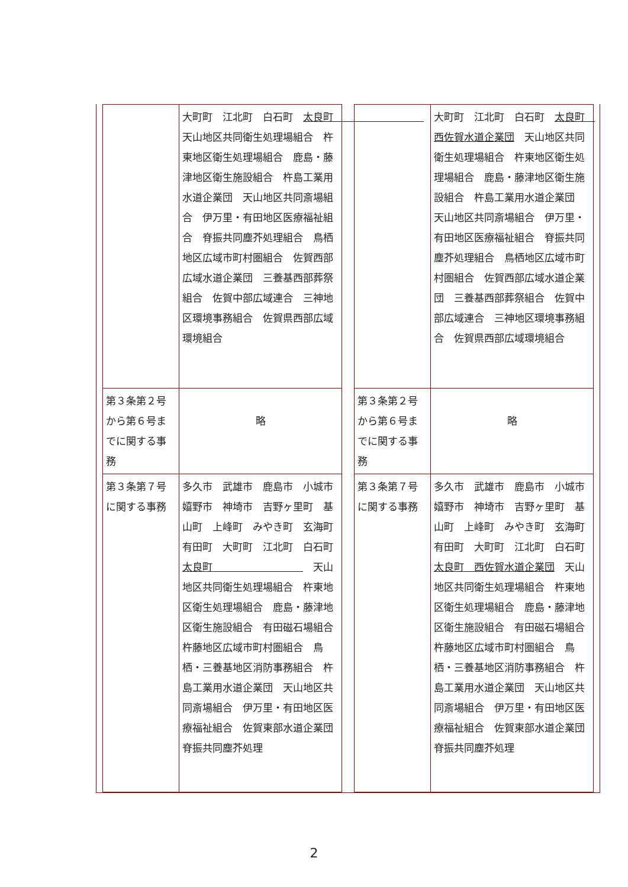| | 大町町 江北町 白石町 太良町 天山地区共同衛生処理場組合 杵東地区衛生処理場組合 鹿島・藤津地区衛生施設組合 杵島工業用水道企業団 天山地区共同斎場組合 伊万里・有田地区医療福祉組合 脊振共同塵芥処理組合 鳥栖地区広域市町村圏組合 佐賀西部広域水道企業団 三養基西部葬祭組合 佐賀中部広域連合 三神地区環境事務組合 佐賀県西部広域環境組合 |
| 第３条第２号から第６号までに関する事務 | 略 |
| 第３条第７号に関する事務 | 多久市 武雄市 鹿島市 小城市 嬉野市 神埼市 吉野ヶ里町 基山町 上峰町 みやき町 玄海町 有田町 大町町 江北町 白石町 太良町 天山地区共同衛生処理場組合 杵東地区衛生処理場組合 鹿島・藤津地区衛生施設組合 有田磁石場組合 杵藤地区広域市町村圏組合 鳥栖・三養基地区消防事務組合 杵島工業用水道企業団 天山地区共同斎場組合 伊万里・有田地区医療福祉組合 佐賀東部水道企業団 脊振共同塵芥処理 |
| | 大町町 江北町 白石町 太良町 西佐賀水道企業団 天山地区共同衛生処理場組合 杵東地区衛生処理場組合 鹿島・藤津地区衛生施設組合 杵島工業用水道企業団 天山地区共同斎場組合 伊万里・有田地区医療福祉組合 脊振共同塵芥処理組合 鳥栖地区広域市町村圏組合 佐賀西部広域水道企業団 三養基西部葬祭組合 佐賀中部広域連合 三神地区環境事務組合 佐賀県西部広域環境組合 |
| 第３条第２号から第６号までに関する事務 | 略 |
| 第３条第７号に関する事務 | 多久市 武雄市 鹿島市 小城市 嬉野市 神埼市 吉野ヶ里町 基山町 上峰町 みやき町 玄海町 有田町 大町町 江北町 白石町 太良町 西佐賀水道企業団 天山地区共同衛生処理場組合 杵東地区衛生処理場組合 鹿島・藤津地区衛生施設組合 有田磁石場組合 杵藤地区広域市町村圏組合 鳥栖・三養基地区消防事務組合 杵島工業用水道企業団 天山地区共同斎場組合 伊万里・有田地区医療福祉組合 佐賀東部水道企業団 脊振共同塵芥処理 |
2